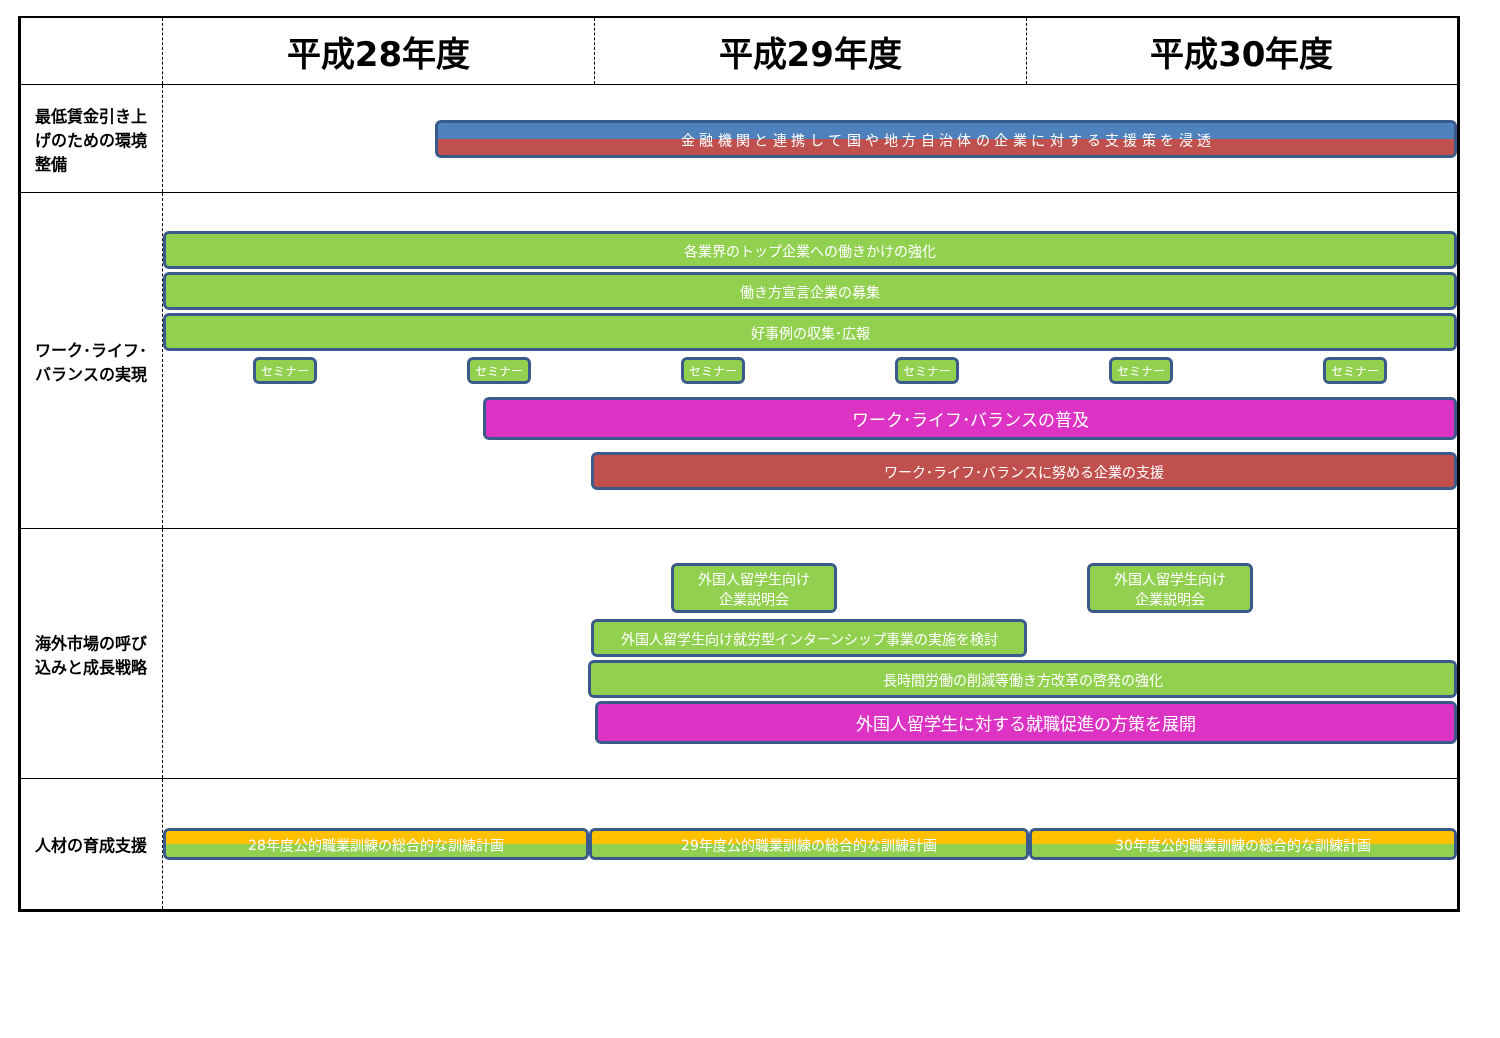| | 平成28年度 | 平成29年度 | 平成30年度 |
| --- | --- | --- | --- |
| 最低賃金引き上げのための環境整備 | 金 融 機 関 と 連 携 し て 国 や 地 方 自 治 体 の 企 業 に 対 す る 支 援 策 を 浸 透 | | |
| ワーク･ライフ･バランスの実現 | 各業界のトップ企業への働きかけの強化 働き方宣言企業の募集 好事例の収集･広報 セミナー セミナー セミナー セミナー セミナー セミナー ワーク･ライフ･バランスの普及 ワーク･ライフ･バランスに努める企業の支援 | | |
| 海外市場の呼び込みと成長戦略 | 外国人留学生向け 企業説明会 外国人留学生向け 企業説明会 外国人留学生向け就労型インターンシップ事業の実施を検討 長時間労働の削減等働き方改革の啓発の強化 外国人留学生に対する就職促進の方策を展開 | | |
| 人材の育成支援 | 28年度公的職業訓練の総合的な訓練計画 29年度公的職業訓練の総合的な訓練計画 30年度公的職業訓練の総合的な訓練計画 | | |